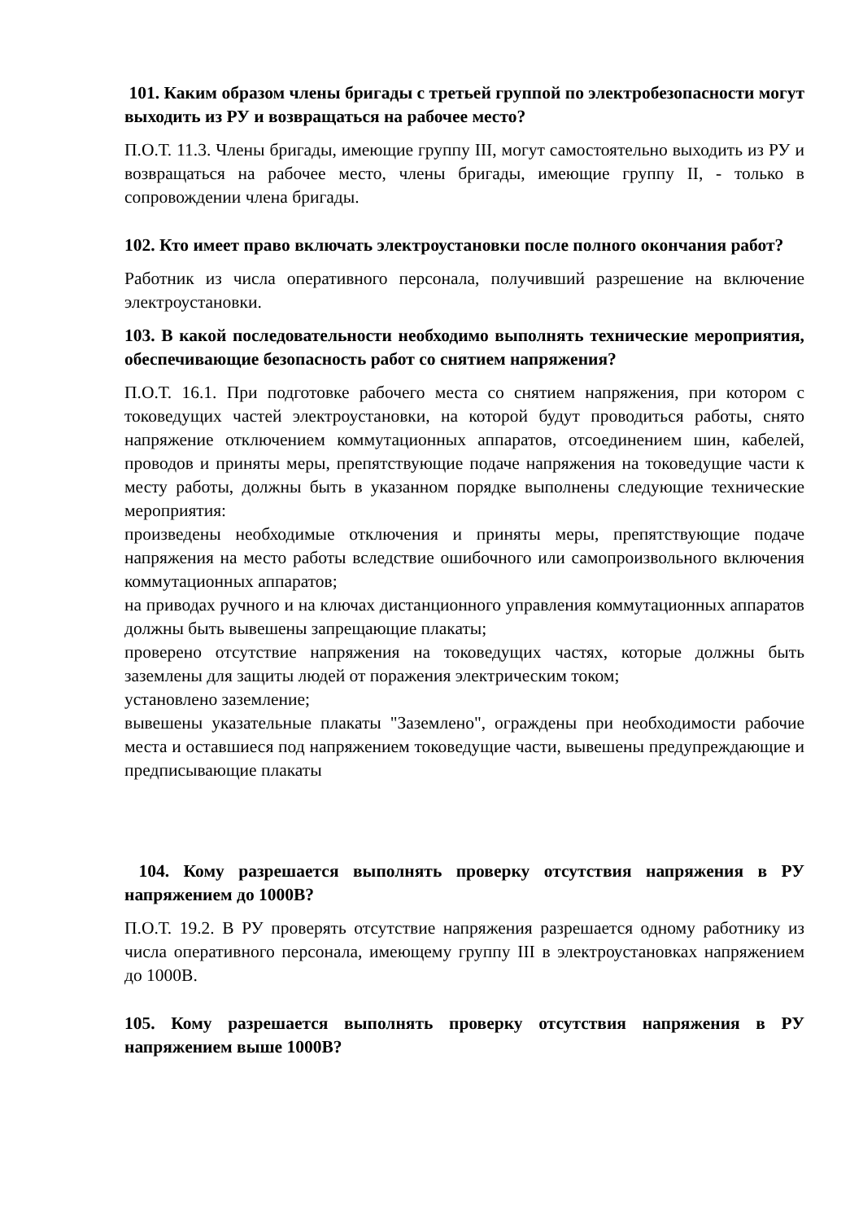101. Каким образом члены бригады с третьей группой по электробезопасности могут выходить из РУ и возвращаться на рабочее место?
П.О.Т. 11.3. Члены бригады, имеющие группу III, могут самостоятельно выходить из РУ и возвращаться на рабочее место, члены бригады, имеющие группу II, - только в сопровождении члена бригады.
102. Кто имеет право включать электроустановки после полного окончания работ?
Работник из числа оперативного персонала, получивший разрешение на включение электроустановки.
103. В какой последовательности необходимо выполнять технические мероприятия, обеспечивающие безопасность работ со снятием напряжения?
П.О.Т. 16.1. При подготовке рабочего места со снятием напряжения, при котором с токоведущих частей электроустановки, на которой будут проводиться работы, снято напряжение отключением коммутационных аппаратов, отсоединением шин, кабелей, проводов и приняты меры, препятствующие подаче напряжения на токоведущие части к месту работы, должны быть в указанном порядке выполнены следующие технические мероприятия:
произведены необходимые отключения и приняты меры, препятствующие подаче напряжения на место работы вследствие ошибочного или самопроизвольного включения коммутационных аппаратов;
на приводах ручного и на ключах дистанционного управления коммутационных аппаратов должны быть вывешены запрещающие плакаты;
проверено отсутствие напряжения на токоведущих частях, которые должны быть заземлены для защиты людей от поражения электрическим током;
установлено заземление;
вывешены указательные плакаты "Заземлено", ограждены при необходимости рабочие места и оставшиеся под напряжением токоведущие части, вывешены предупреждающие и предписывающие плакаты
104. Кому разрешается выполнять проверку отсутствия напряжения в РУ напряжением до 1000В?
П.О.Т. 19.2. В РУ проверять отсутствие напряжения разрешается одному работнику из числа оперативного персонала, имеющему группу III в электроустановках напряжением до 1000В.
105. Кому разрешается выполнять проверку отсутствия напряжения в РУ напряжением выше 1000В?